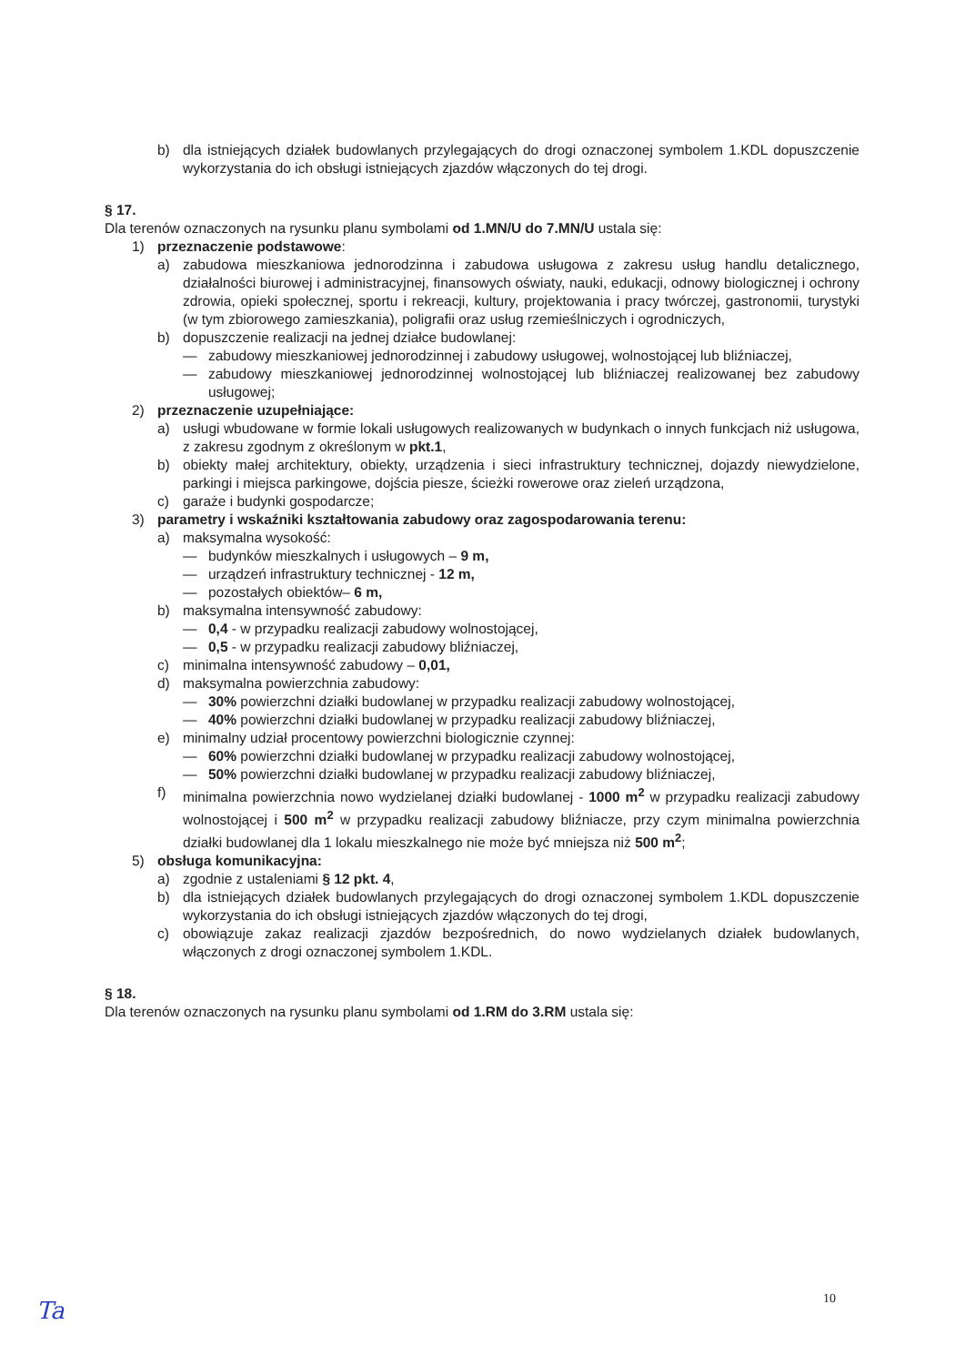b) dla istniejących działek budowlanych przylegających do drogi oznaczonej symbolem 1.KDL dopuszczenie wykorzystania do ich obsługi istniejących zjazdów włączonych do tej drogi.
§ 17.
Dla terenów oznaczonych na rysunku planu symbolami od 1.MN/U do 7.MN/U ustala się:
1) przeznaczenie podstawowe:
a) zabudowa mieszkaniowa jednorodzinna i zabudowa usługowa z zakresu usług handlu detalicznego, działalności biurowej i administracyjnej, finansowych oświaty, nauki, edukacji, odnowy biologicznej i ochrony zdrowia, opieki społecznej, sportu i rekreacji, kultury, projektowania i pracy twórczej, gastronomii, turystyki (w tym zbiorowego zamieszkania), poligrafii oraz usług rzemieślniczych i ogrodniczych,
b) dopuszczenie realizacji na jednej działce budowlanej:
— zabudowy mieszkaniowej jednorodzinnej i zabudowy usługowej, wolnostojącej lub bliźniaczej,
— zabudowy mieszkaniowej jednorodzinnej wolnostojącej lub bliźniaczej realizowanej bez zabudowy usługowej;
2) przeznaczenie uzupełniające:
a) usługi wbudowane w formie lokali usługowych realizowanych w budynkach o innych funkcjach niż usługowa, z zakresu zgodnym z określonym w pkt.1,
b) obiekty małej architektury, obiekty, urządzenia i sieci infrastruktury technicznej, dojazdy niewydzielone, parkingi i miejsca parkingowe, dojścia piesze, ścieżki rowerowe oraz zieleń urządzona,
c) garaże i budynki gospodarcze;
3) parametry i wskaźniki kształtowania zabudowy oraz zagospodarowania terenu:
a) maksymalna wysokość:
— budynków mieszkalnych i usługowych – 9 m,
— urządzeń infrastruktury technicznej - 12 m,
— pozostałych obiektów– 6 m,
b) maksymalna intensywność zabudowy:
— 0,4 - w przypadku realizacji zabudowy wolnostojącej,
— 0,5 - w przypadku realizacji zabudowy bliźniaczej,
c) minimalna intensywność zabudowy – 0,01,
d) maksymalna powierzchnia zabudowy:
— 30% powierzchni działki budowlanej w przypadku realizacji zabudowy wolnostojącej,
— 40% powierzchni działki budowlanej w przypadku realizacji zabudowy bliźniaczej,
e) minimalny udział procentowy powierzchni biologicznie czynnej:
— 60% powierzchni działki budowlanej w przypadku realizacji zabudowy wolnostojącej,
— 50% powierzchni działki budowlanej w przypadku realizacji zabudowy bliźniaczej,
f) minimalna powierzchnia nowo wydzielanej działki budowlanej - 1000 m<sup>2</sup> w przypadku realizacji zabudowy wolnostojącej i 500 m<sup>2</sup> w przypadku realizacji zabudowy bliźniacze, przy czym minimalna powierzchnia działki budowlanej dla 1 lokalu mieszkalnego nie może być mniejsza niż 500 m<sup>2</sup>;
5) obsługa komunikacyjna:
a) zgodnie z ustaleniami § 12 pkt. 4,
b) dla istniejących działek budowlanych przylegających do drogi oznaczonej symbolem 1.KDL dopuszczenie wykorzystania do ich obsługi istniejących zjazdów włączonych do tej drogi,
c) obowiązuje zakaz realizacji zjazdów bezpośrednich, do nowo wydzielanych działek budowlanych, włączonych z drogi oznaczonej symbolem 1.KDL.
§ 18.
Dla terenów oznaczonych na rysunku planu symbolami od 1.RM do 3.RM ustala się:
10
Ta